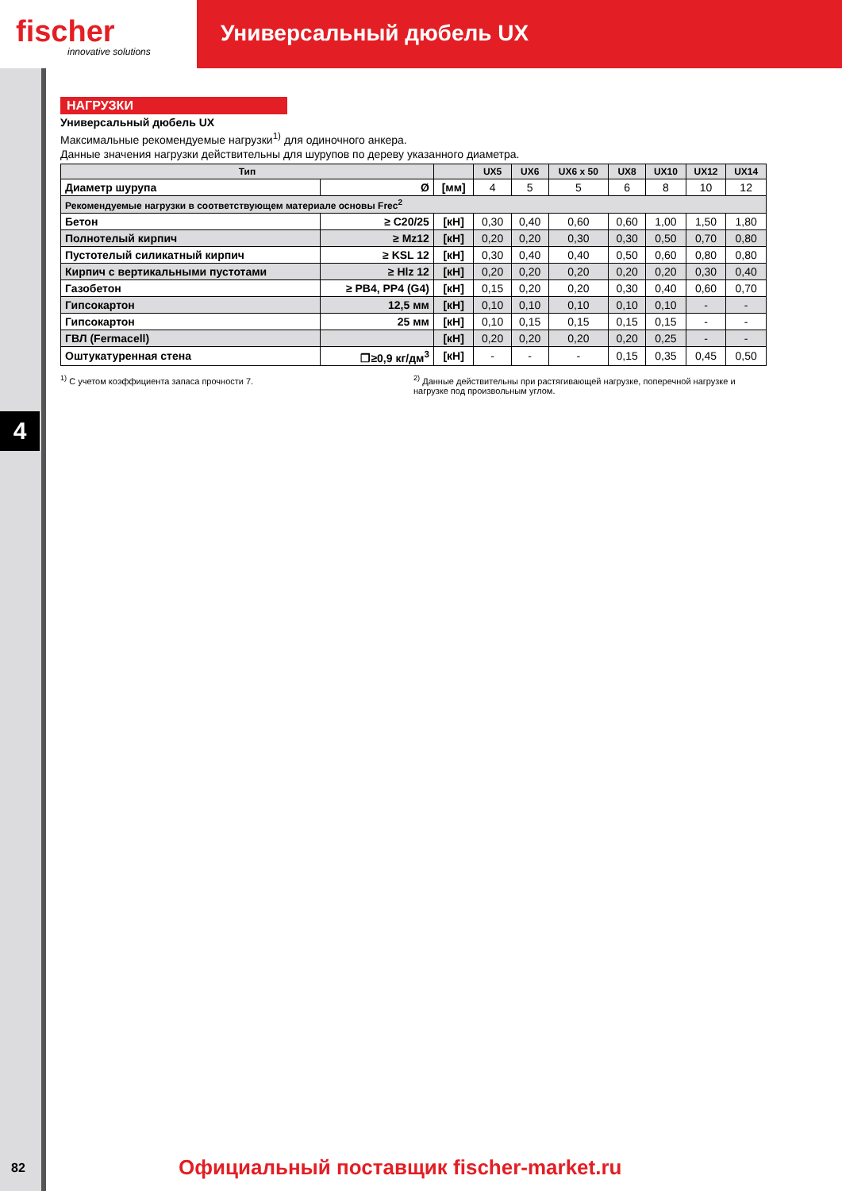fischer
innovative solutions
Универсальный дюбель UX
4
НАГРУЗКИ
Универсальный дюбель UX
Максимальные рекомендуемые нагрузки<sup>1)</sup> для одиночного анкера.
Данные значения нагрузки действительны для шурупов по дереву указанного диаметра.
| Тип | | | UX5 | UX6 | UX6 x 50 | UX8 | UX10 | UX12 | UX14 |
| --- | --- | --- | --- | --- | --- | --- | --- | --- | --- |
| Диаметр шурупа | Ø | [мм] | 4 | 5 | 5 | 6 | 8 | 10 | 12 |
| Рекомендуемые нагрузки в соответствующем материале основы Frec<sup>2</sup> | | | | | | | | | |
| Бетон | ≥ C20/25 | [кН] | 0,30 | 0,40 | 0,60 | 0,60 | 1,00 | 1,50 | 1,80 |
| Полнотелый кирпич | ≥ Mz12 | [кН] | 0,20 | 0,20 | 0,30 | 0,30 | 0,50 | 0,70 | 0,80 |
| Пустотелый силикатный кирпич | ≥ KSL 12 | [кН] | 0,30 | 0,40 | 0,40 | 0,50 | 0,60 | 0,80 | 0,80 |
| Кирпич с вертикальными пустотами | ≥ Hlz 12 | [кН] | 0,20 | 0,20 | 0,20 | 0,20 | 0,20 | 0,30 | 0,40 |
| Газобетон | ≥ PB4, PP4 (G4) | [кН] | 0,15 | 0,20 | 0,20 | 0,30 | 0,40 | 0,60 | 0,70 |
| Гипсокартон | 12,5 мм | [кН] | 0,10 | 0,10 | 0,10 | 0,10 | 0,10 | - | - |
| Гипсокартон | 25 мм | [кН] | 0,10 | 0,15 | 0,15 | 0,15 | 0,15 | - | - |
| ГВЛ (Fermacell) | | [кН] | 0,20 | 0,20 | 0,20 | 0,20 | 0,25 | - | - |
| Оштукатуренная стена | ❐≥0,9 кг/дм<sup>3</sup> | [кН] | - | - | - | 0,15 | 0,35 | 0,45 | 0,50 |
<sup>1)</sup> С учетом коэффициента запаса прочности 7.
<sup>2)</sup> Данные действительны при растягивающей нагрузке, поперечной нагрузке и нагрузке под произвольным углом.
82
Официальный поставщик fischer-market.ru